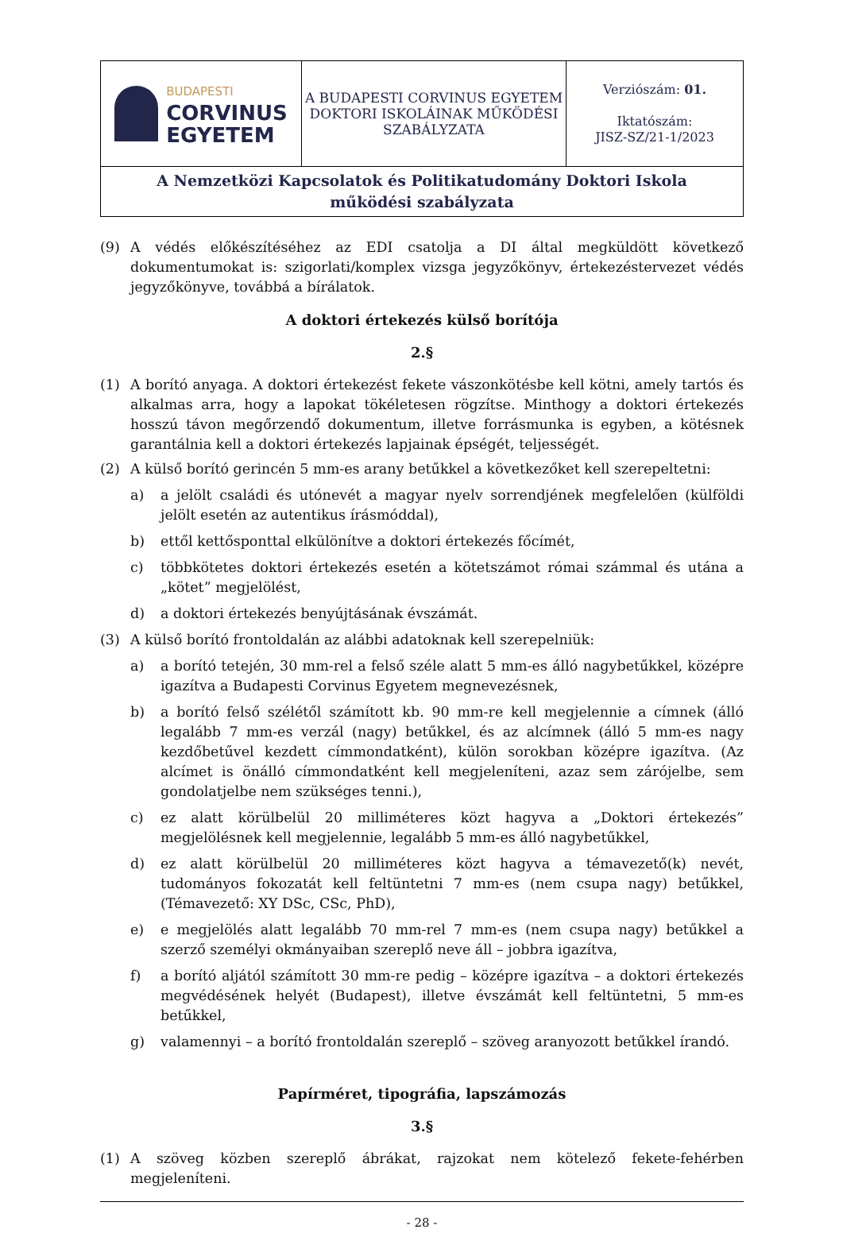| BUDAPESTI CORVINUS EGYETEM | A BUDAPESTI CORVINUS EGYETEM DOKTORI ISKOLÁINAK MŰKÖDÉSI SZABÁLYZATA | Verziószám: 01. Iktatószám: JISZ-SZ/21-1/2023 |
| A Nemzetközi Kapcsolatok és Politikatudomány Doktori Iskola működési szabályzata | | |
(9) A védés előkészítéséhez az EDI csatolja a DI által megküldött következő dokumentumokat is: szigorlati/komplex vizsga jegyzőkönyv, értekezéstervezet védés jegyzőkönyve, továbbá a bírálatok.
A doktori értekezés külső borítója
2.§
(1) A borító anyaga. A doktori értekezést fekete vászonkötésbe kell kötni, amely tartós és alkalmas arra, hogy a lapokat tökéletesen rögzítse. Minthogy a doktori értekezés hosszú távon megőrzendő dokumentum, illetve forrásmunka is egyben, a kötésnek garantálnia kell a doktori értekezés lapjainak épségét, teljességét.
(2) A külső borító gerincén 5 mm-es arany betűkkel a következőket kell szerepeltetni:
a) a jelölt családi és utónevét a magyar nyelv sorrendjének megfelelően (külföldi jelölt esetén az autentikus írásmóddal),
b) ettől kettősponttal elkülönítve a doktori értekezés főcímét,
c) többkötetes doktori értekezés esetén a kötetszámot római számmal és utána a „kötet” megjelölést,
d) a doktori értekezés benyújtásának évszámát.
(3) A külső borító frontoldalán az alábbi adatoknak kell szerepelniük:
a) a borító tetején, 30 mm-rel a felső széle alatt 5 mm-es álló nagybetűkkel, középre igazítva a Budapesti Corvinus Egyetem megnevezésnek,
b) a borító felső szélétől számított kb. 90 mm-re kell megjelennie a címnek (álló legalább 7 mm-es verzál (nagy) betűkkel, és az alcímnek (álló 5 mm-es nagy kezdőbetűvel kezdett címmondatként), külön sorokban középre igazítva. (Az alcímet is önálló címmondatként kell megjeleníteni, azaz sem zárójelbe, sem gondolatjelbe nem szükséges tenni.),
c) ez alatt körülbelül 20 milliméteres közt hagyva a „Doktori értekezés” megjelölésnek kell megjelennie, legalább 5 mm-es álló nagybetűkkel,
d) ez alatt körülbelül 20 milliméteres közt hagyva a témavezető(k) nevét, tudományos fokozatát kell feltüntetni 7 mm-es (nem csupa nagy) betűkkel, (Témavezető: XY DSc, CSc, PhD),
e) e megjelölés alatt legalább 70 mm-rel 7 mm-es (nem csupa nagy) betűkkel a szerző személyi okmányaiban szereplő neve áll – jobbra igazítva,
f) a borító aljától számított 30 mm-re pedig – középre igazítva – a doktori értekezés megvédésének helyét (Budapest), illetve évszámát kell feltüntetni, 5 mm-es betűkkel,
g) valamennyi – a borító frontoldalán szereplő – szöveg aranyozott betűkkel írandó.
Papírméret, tipográfia, lapszámozás
3.§
(1) A szöveg közben szereplő ábrákat, rajzokat nem kötelező fekete-fehérben megjeleníteni.
- 28 -